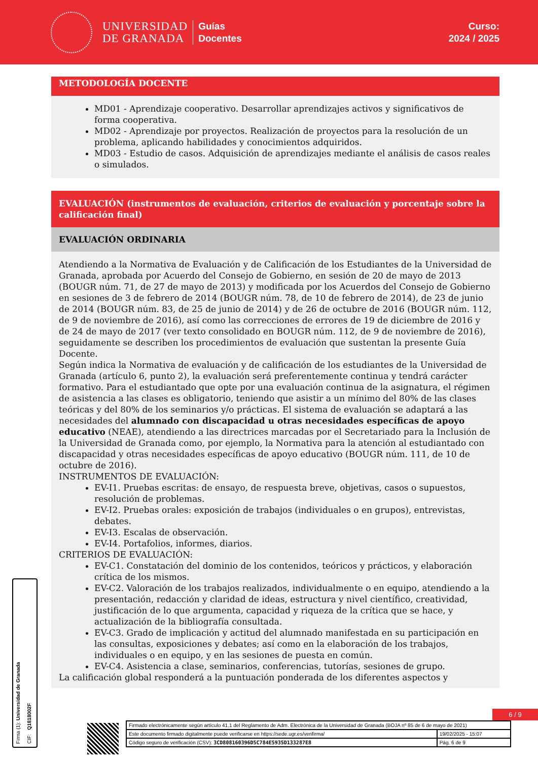UNIVERSIDAD
DE GRANADA
Guías
Docentes
Curso:
2024 / 2025
METODOLOGÍA DOCENTE
MD01 - Aprendizaje cooperativo. Desarrollar aprendizajes activos y significativos de forma cooperativa.
MD02 - Aprendizaje por proyectos. Realización de proyectos para la resolución de un problema, aplicando habilidades y conocimientos adquiridos.
MD03 - Estudio de casos. Adquisición de aprendizajes mediante el análisis de casos reales o simulados.
EVALUACIÓN (instrumentos de evaluación, criterios de evaluación y porcentaje sobre la calificación final)
EVALUACIÓN ORDINARIA
Atendiendo a la Normativa de Evaluación y de Calificación de los Estudiantes de la Universidad de Granada, aprobada por Acuerdo del Consejo de Gobierno, en sesión de 20 de mayo de 2013 (BOUGR núm. 71, de 27 de mayo de 2013) y modificada por los Acuerdos del Consejo de Gobierno en sesiones de 3 de febrero de 2014 (BOUGR núm. 78, de 10 de febrero de 2014), de 23 de junio de 2014 (BOUGR núm. 83, de 25 de junio de 2014) y de 26 de octubre de 2016 (BOUGR núm. 112, de 9 de noviembre de 2016), así como las correcciones de errores de 19 de diciembre de 2016 y de 24 de mayo de 2017 (ver texto consolidado en BOUGR núm. 112, de 9 de noviembre de 2016), seguidamente se describen los procedimientos de evaluación que sustentan la presente Guía Docente.
Según indica la Normativa de evaluación y de calificación de los estudiantes de la Universidad de Granada (artículo 6, punto 2), la evaluación será preferentemente continua y tendrá carácter formativo. Para el estudiantado que opte por una evaluación continua de la asignatura, el régimen de asistencia a las clases es obligatorio, teniendo que asistir a un mínimo del 80% de las clases teóricas y del 80% de los seminarios y/o prácticas. El sistema de evaluación se adaptará a las necesidades del alumnado con discapacidad u otras necesidades específicas de apoyo educativo (NEAE), atendiendo a las directrices marcadas por el Secretariado para la Inclusión de la Universidad de Granada como, por ejemplo, la Normativa para la atención al estudiantado con discapacidad y otras necesidades específicas de apoyo educativo (BOUGR núm. 111, de 10 de octubre de 2016).
INSTRUMENTOS DE EVALUACIÓN:
EV-I1. Pruebas escritas: de ensayo, de respuesta breve, objetivas, casos o supuestos, resolución de problemas.
EV-I2. Pruebas orales: exposición de trabajos (individuales o en grupos), entrevistas, debates.
EV-I3. Escalas de observación.
EV-I4. Portafolios, informes, diarios.
CRITERIOS DE EVALUACIÓN:
EV-C1. Constatación del dominio de los contenidos, teóricos y prácticos, y elaboración crítica de los mismos.
EV-C2. Valoración de los trabajos realizados, individualmente o en equipo, atendiendo a la presentación, redacción y claridad de ideas, estructura y nivel científico, creatividad, justificación de lo que argumenta, capacidad y riqueza de la crítica que se hace, y actualización de la bibliografía consultada.
EV-C3. Grado de implicación y actitud del alumnado manifestada en su participación en las consultas, exposiciones y debates; así como en la elaboración de los trabajos, individuales o en equipo, y en las sesiones de puesta en común.
EV-C4. Asistencia a clase, seminarios, conferencias, tutorías, sesiones de grupo.
La calificación global responderá a la puntuación ponderada de los diferentes aspectos y
6 / 9
Firma (1): Universidad de Granada
CIF: Q1818002F
| Firmado electrónicamente según artículo 41.1 del Reglamento de Adm. Electrónica de la Universidad de Granada (BOJA nº 85 de 6 de mayo de 2021) | |
| Este documento firmado digitalmente puede verificarse en https://sede.ugr.es/verifirma/ | 19/02/2025 - 15:07 |
| Código seguro de verificación (CSV): 3CD808160396D5C784E5935D133287E8 | Pág. 6 de 9 |